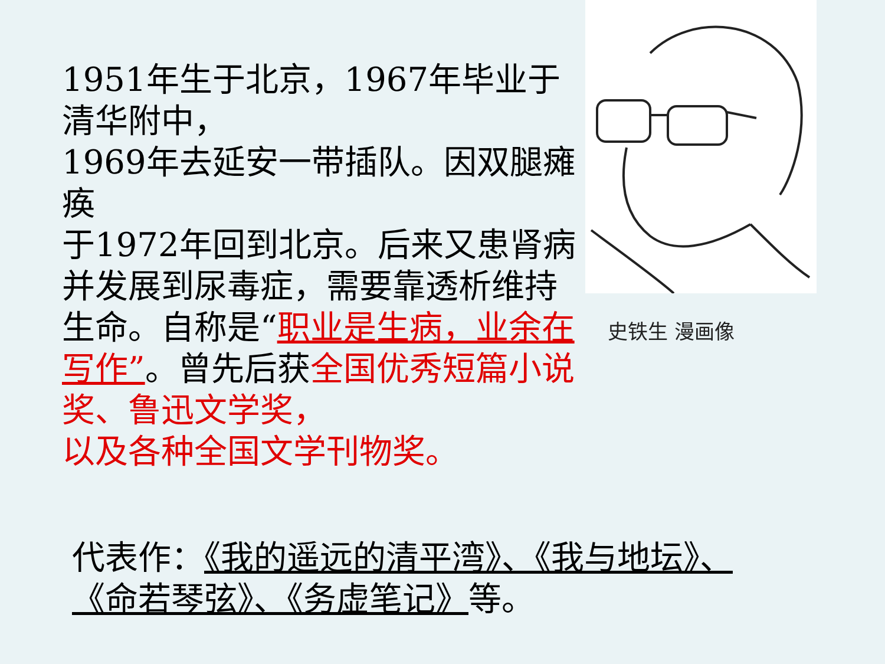1951年生于北京，1967年毕业于清华附中，
1969年去延安一带插队。因双腿瘫痪
于1972年回到北京。后来又患肾病并发展到尿毒症，需要靠透析维持生命。自称是“职业是生病，业余在写作”。曾先后获全国优秀短篇小说奖、鲁迅文学奖，
以及各种全国文学刊物奖。
史铁生 漫画像
代表作：《我的遥远的清平湾》、《我与地坛》、
《命若琴弦》、《务虚笔记》等。